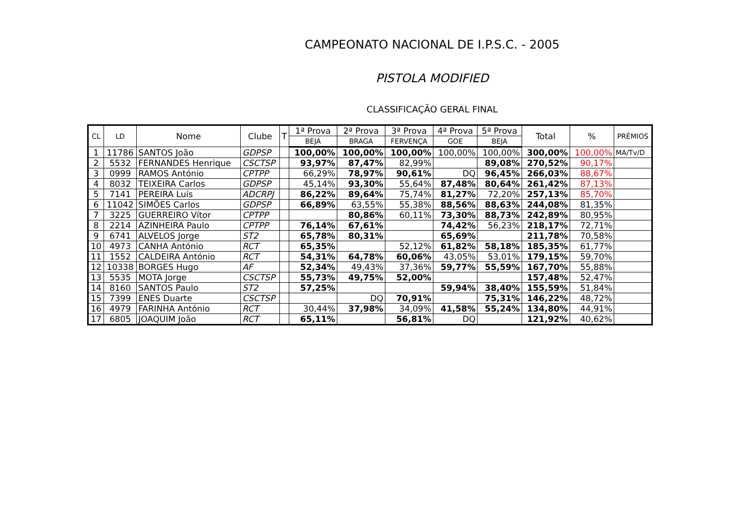CAMPEONATO NACIONAL DE I.P.S.C. - 2005
PISTOLA MODIFIED
CLASSIFICAÇÃO GERAL FINAL
| CL | LD | Nome | Clube | T | 1ª Prova | 2ª Prova | 3ª Prova | 4ª Prova | 5ª Prova | Total | % | PRÉMIOS |
| --- | --- | --- | --- | --- | --- | --- | --- | --- | --- | --- | --- | --- |
| | | | | | BEJA | BRAGA | FERVENÇA | GOE | BEJA | | | |
| 1 | 11786 | SANTOS João | GDPSP | | 100,00% | 100,00% | 100,00% | 100,00% | 100,00% | 300,00% | 100,00% | MA/Tv/D |
| 2 | 5532 | FERNANDES Henrique | CSCTSP | | 93,97% | 87,47% | 82,99% | | 89,08% | 270,52% | 90,17% | |
| 3 | 0999 | RAMOS António | CPTPP | | 66,29% | 78,97% | 90,61% | DQ | 96,45% | 266,03% | 88,67% | |
| 4 | 8032 | TEIXEIRA Carlos | GDPSP | | 45,14% | 93,30% | 55,64% | 87,48% | 80,64% | 261,42% | 87,13% | |
| 5 | 7141 | PEREIRA Luís | ADCRPJ | | 86,22% | 89,64% | 75,74% | 81,27% | 72,20% | 257,13% | 85,70% | |
| 6 | 11042 | SIMÕES Carlos | GDPSP | | 66,89% | 63,55% | 55,38% | 88,56% | 88,63% | 244,08% | 81,35% | |
| 7 | 3225 | GUERREIRO Vítor | CPTPP | | | 80,86% | 60,11% | 73,30% | 88,73% | 242,89% | 80,95% | |
| 8 | 2214 | AZINHEIRA Paulo | CPTPP | | 76,14% | 67,61% | | 74,42% | 56,23% | 218,17% | 72,71% | |
| 9 | 6741 | ALVELOS Jorge | ST2 | | 65,78% | 80,31% | | 65,69% | | 211,78% | 70,58% | |
| 10 | 4973 | CANHA António | RCT | | 65,35% | | 52,12% | 61,82% | 58,18% | 185,35% | 61,77% | |
| 11 | 1552 | CALDEIRA António | RCT | | 54,31% | 64,78% | 60,06% | 43,05% | 53,01% | 179,15% | 59,70% | |
| 12 | 10338 | BORGES Hugo | AF | | 52,34% | 49,43% | 37,36% | 59,77% | 55,59% | 167,70% | 55,88% | |
| 13 | 5535 | MOTA Jorge | CSCTSP | | 55,73% | 49,75% | 52,00% | | | 157,48% | 52,47% | |
| 14 | 8160 | SANTOS Paulo | ST2 | | 57,25% | | | 59,94% | 38,40% | 155,59% | 51,84% | |
| 15 | 7399 | ENES Duarte | CSCTSP | | | DQ | 70,91% | | 75,31% | 146,22% | 48,72% | |
| 16 | 4979 | FARINHA António | RCT | | 30,44% | 37,98% | 34,09% | 41,58% | 55,24% | 134,80% | 44,91% | |
| 17 | 6805 | JOAQUIM João | RCT | | 65,11% | | 56,81% | DQ | | 121,92% | 40,62% | |